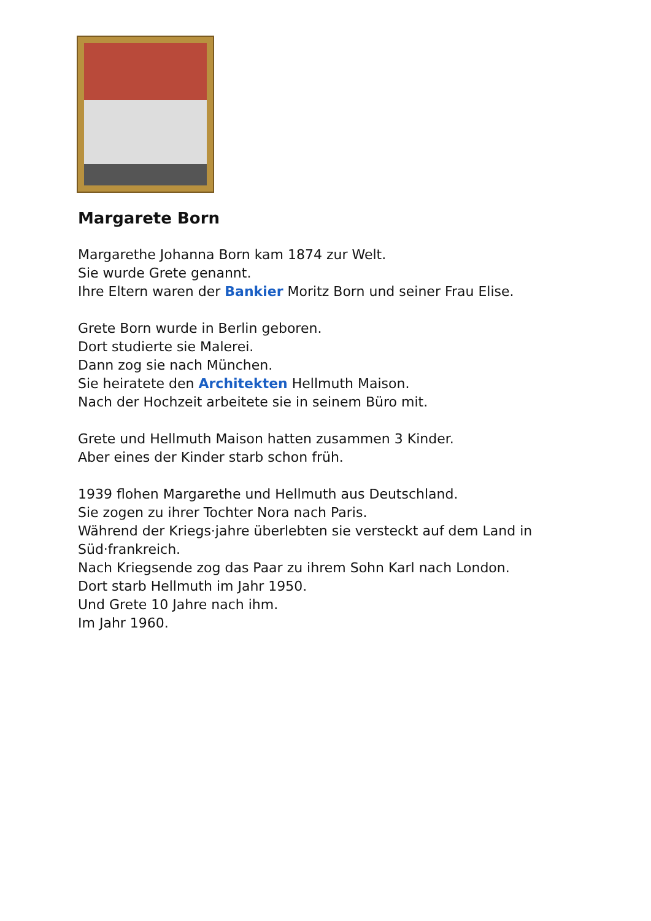Margarete Born
Margarethe Johanna Born kam 1874 zur Welt.
Sie wurde Grete genannt.
Ihre Eltern waren der Bankier Moritz Born und seiner Frau Elise.
Grete Born wurde in Berlin geboren.
Dort studierte sie Malerei.
Dann zog sie nach München.
Sie heiratete den Architekten Hellmuth Maison.
Nach der Hochzeit arbeitete sie in seinem Büro mit.
Grete und Hellmuth Maison hatten zusammen 3 Kinder.
Aber eines der Kinder starb schon früh.
1939 flohen Margarethe und Hellmuth aus Deutschland.
Sie zogen zu ihrer Tochter Nora nach Paris.
Während der Kriegs·jahre überlebten sie versteckt auf dem Land in
Süd·frankreich.
Nach Kriegsende zog das Paar zu ihrem Sohn Karl nach London.
Dort starb Hellmuth im Jahr 1950.
Und Grete 10 Jahre nach ihm.
Im Jahr 1960.